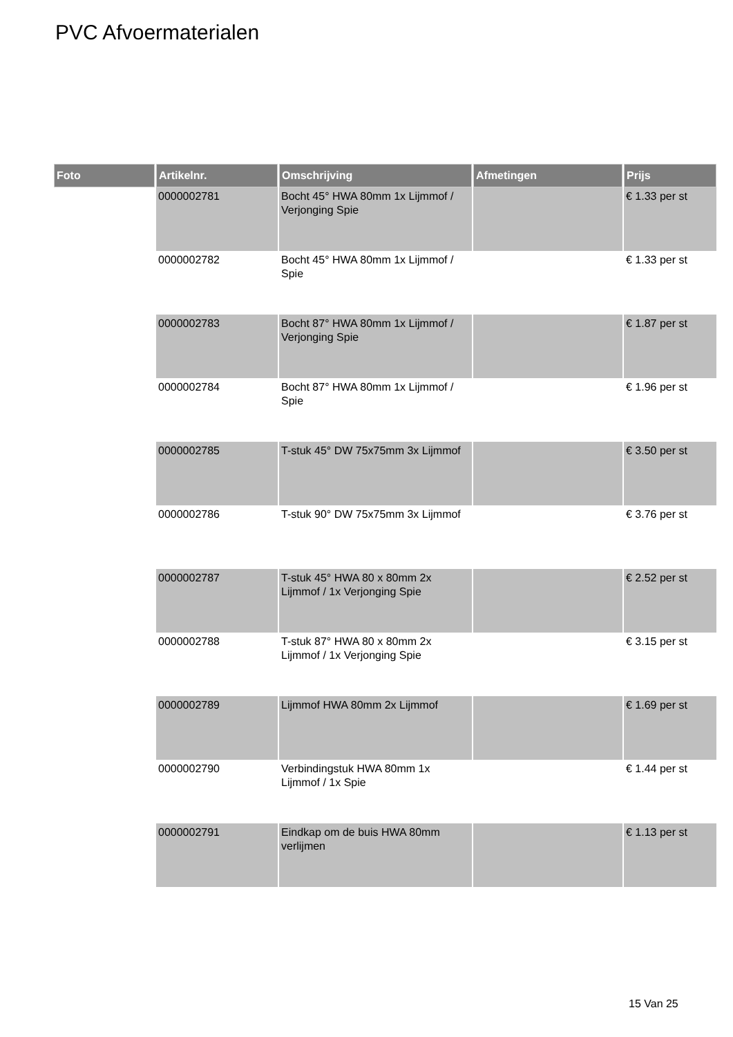PVC Afvoermaterialen
| Foto | Artikelnr. | Omschrijving | Afmetingen | Prijs |
| --- | --- | --- | --- | --- |
| | 0000002781 | Bocht 45° HWA 80mm 1x Lijmmof / Verjonging Spie | | € 1.33 per st |
| | 0000002782 | Bocht 45° HWA 80mm 1x Lijmmof / Spie | | € 1.33 per st |
| | 0000002783 | Bocht 87° HWA 80mm 1x Lijmmof / Verjonging Spie | | € 1.87 per st |
| | 0000002784 | Bocht 87° HWA 80mm 1x Lijmmof / Spie | | € 1.96 per st |
| | 0000002785 | T-stuk 45° DW 75x75mm 3x Lijmmof | | € 3.50 per st |
| | 0000002786 | T-stuk 90° DW 75x75mm 3x Lijmmof | | € 3.76 per st |
| | 0000002787 | T-stuk 45° HWA 80 x 80mm 2x Lijmmof / 1x Verjonging Spie | | € 2.52 per st |
| | 0000002788 | T-stuk 87° HWA 80 x 80mm 2x Lijmmof / 1x Verjonging Spie | | € 3.15 per st |
| | 0000002789 | Lijmmof HWA 80mm 2x Lijmmof | | € 1.69 per st |
| | 0000002790 | Verbindingstuk HWA 80mm 1x Lijmmof / 1x Spie | | € 1.44 per st |
| | 0000002791 | Eindkap om de buis HWA 80mm verlijmen | | € 1.13 per st |
15 Van 25